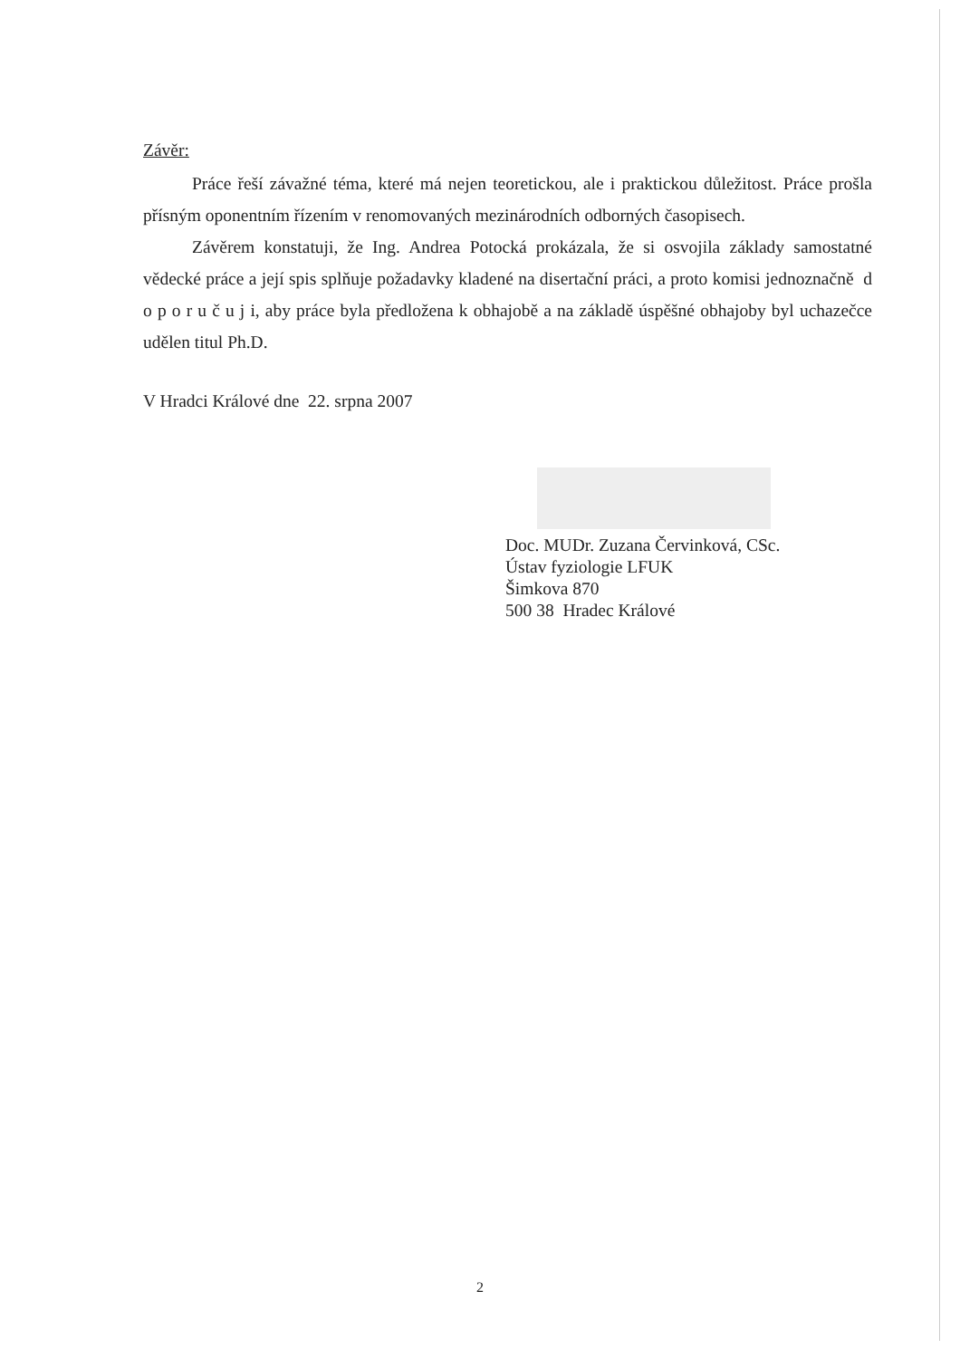Závěr:
Práce řeší závažné téma, které má nejen teoretickou, ale i praktickou důležitost. Práce prošla přísným oponentním řízením v renomovaných mezinárodních odborných časopisech.
Závěrem konstatuji, že Ing. Andrea Potocká prokázala, že si osvojila základy samostatné vědecké práce a její spis splňuje požadavky kladené na disertační práci, a proto komisi jednoznačně d o p o r u č u j i, aby práce byla předložena k obhajobě a na základě úspěšné obhajoby byl uchazečce udělen titul Ph.D.
V Hradci Králové dne 22. srpna 2007
Doc. MUDr. Zuzana Červinková, CSc.
Ústav fyziologie LFUK
Šimkova 870
500 38 Hradec Králové
2